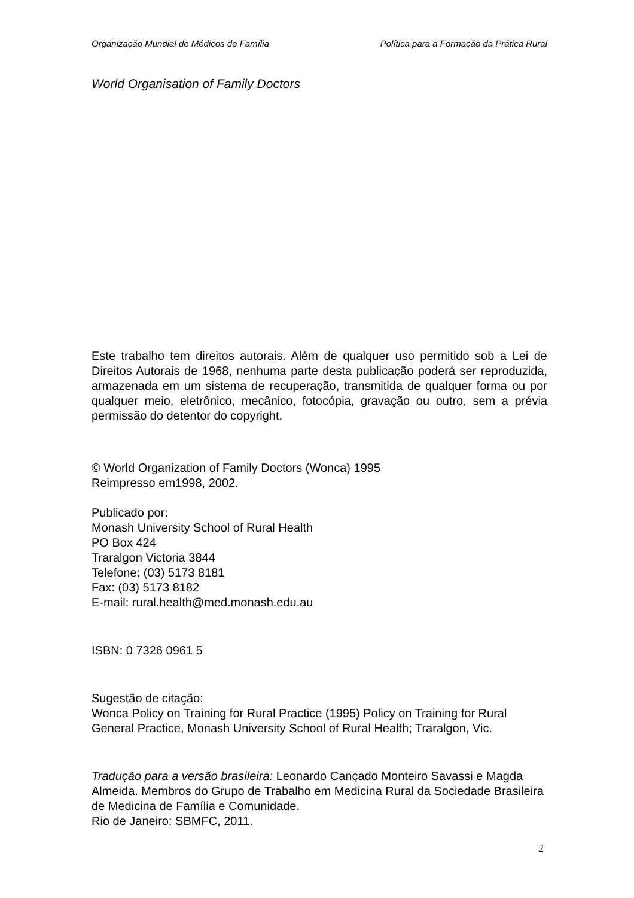Organização Mundial de Médicos de Família Política para a Formação da Prática Rural
World Organisation of Family Doctors
Este trabalho tem direitos autorais. Além de qualquer uso permitido sob a Lei de Direitos Autorais de 1968, nenhuma parte desta publicação poderá ser reproduzida, armazenada em um sistema de recuperação, transmitida de qualquer forma ou por qualquer meio, eletrônico, mecânico, fotocópia, gravação ou outro, sem a prévia permissão do detentor do copyright.
© World Organization of Family Doctors (Wonca) 1995
Reimpresso em1998, 2002.
Publicado por:
Monash University School of Rural Health
PO Box 424
Traralgon Victoria 3844
Telefone: (03) 5173 8181
Fax: (03) 5173 8182
E-mail: rural.health@med.monash.edu.au
ISBN: 0 7326 0961 5
Sugestão de citação:
Wonca Policy on Training for Rural Practice (1995) Policy on Training for Rural General Practice, Monash University School of Rural Health; Traralgon, Vic.
Tradução para a versão brasileira: Leonardo Cançado Monteiro Savassi e Magda Almeida. Membros do Grupo de Trabalho em Medicina Rural da Sociedade Brasileira de Medicina de Família e Comunidade.
Rio de Janeiro: SBMFC, 2011.
2